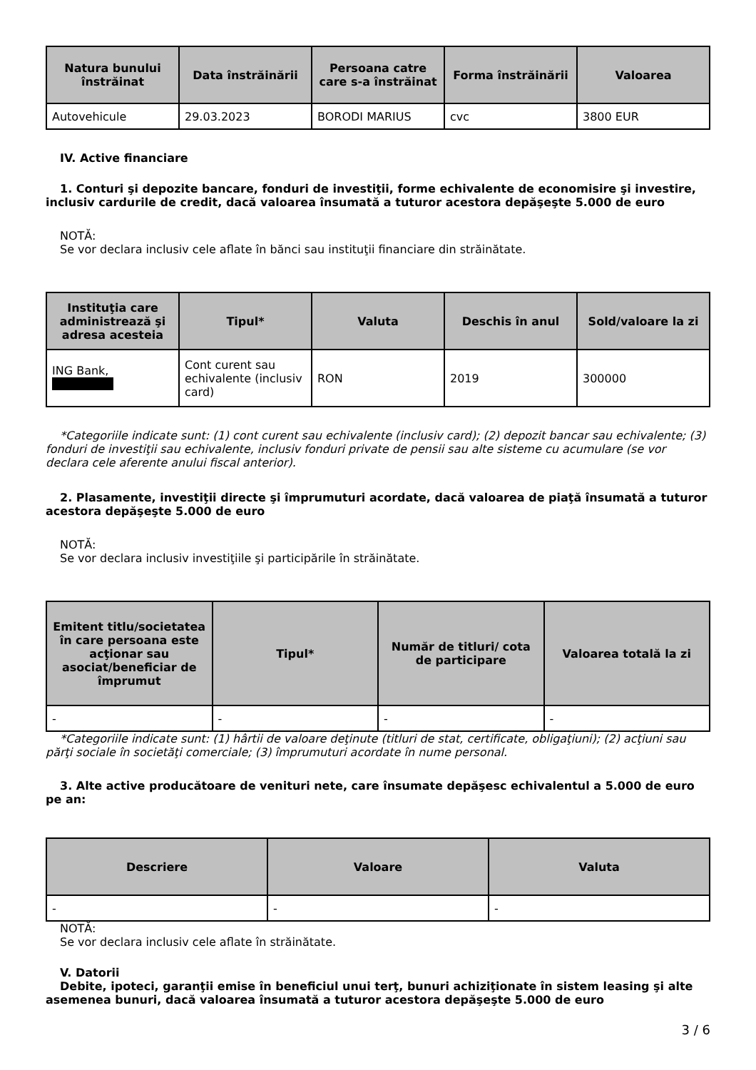| Natura bunului înstrăinat | Data înstrăinării | Persoana catre care s-a înstrăinat | Forma înstrăinării | Valoarea |
| --- | --- | --- | --- | --- |
| Autovehicule | 29.03.2023 | BORODI MARIUS | cvc | 3800 EUR |
IV. Active financiare
1. Conturi şi depozite bancare, fonduri de investiţii, forme echivalente de economisire şi investire, inclusiv cardurile de credit, dacă valoarea însumată a tuturor acestora depăşeşte 5.000 de euro
NOTĂ:
Se vor declara inclusiv cele aflate în bănci sau instituţii financiare din străinătate.
| Instituţia care administrează şi adresa acesteia | Tipul* | Valuta | Deschis în anul | Sold/valoare la zi |
| --- | --- | --- | --- | --- |
| ING Bank, | Cont curent sau echivalente (inclusiv card) | RON | 2019 | 300000 |
*Categoriile indicate sunt: (1) cont curent sau echivalente (inclusiv card); (2) depozit bancar sau echivalente; (3) fonduri de investiţii sau echivalente, inclusiv fonduri private de pensii sau alte sisteme cu acumulare (se vor declara cele aferente anului fiscal anterior).
2. Plasamente, investiţii directe şi împrumuturi acordate, dacă valoarea de piaţă însumată a tuturor acestora depăşeşte 5.000 de euro
NOTĂ:
Se vor declara inclusiv investiţiile şi participările în străinătate.
| Emitent titlu/societatea în care persoana este acţionar sau asociat/beneficiar de împrumut | Tipul* | Număr de titluri/ cota de participare | Valoarea totală la zi |
| --- | --- | --- | --- |
| - | - | - | - |
*Categoriile indicate sunt: (1) hârtii de valoare deţinute (titluri de stat, certificate, obligaţiuni); (2) acţiuni sau părţi sociale în societăţi comerciale; (3) împrumuturi acordate în nume personal.
3. Alte active producătoare de venituri nete, care însumate depăşesc echivalentul a 5.000 de euro pe an:
| Descriere | Valoare | Valuta |
| --- | --- | --- |
| - | - | - |
NOTĂ:
Se vor declara inclusiv cele aflate în străinătate.
V. Datorii
Debite, ipoteci, garanţii emise în beneficiul unui terţ, bunuri achiziţionate în sistem leasing şi alte asemenea bunuri, dacă valoarea însumată a tuturor acestora depăşeşte 5.000 de euro
3 / 6